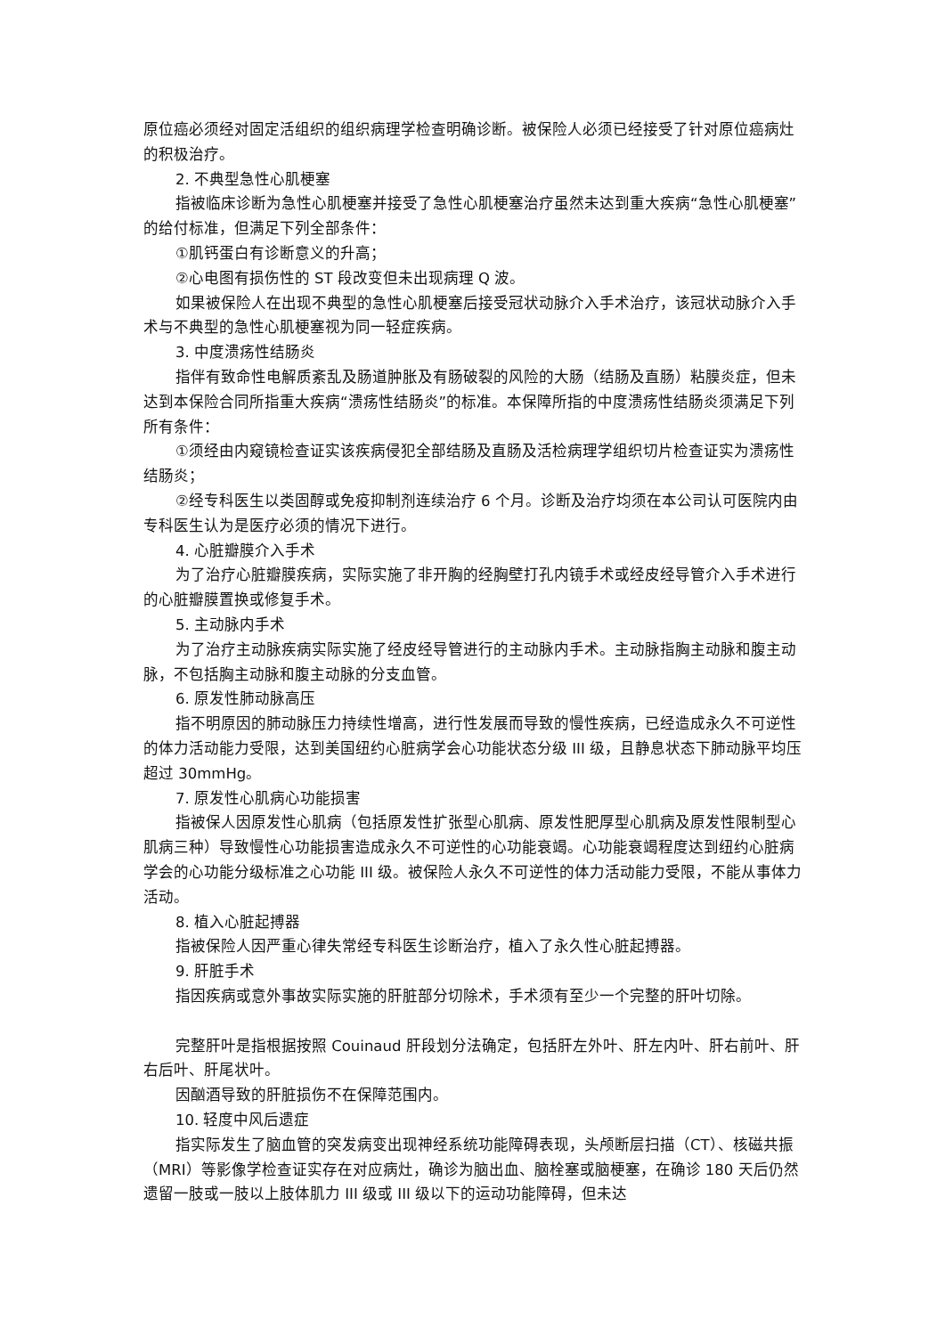原位癌必须经对固定活组织的组织病理学检查明确诊断。被保险人必须已经接受了针对原位癌病灶的积极治疗。
2. 不典型急性心肌梗塞
指被临床诊断为急性心肌梗塞并接受了急性心肌梗塞治疗虽然未达到重大疾病“急性心肌梗塞”的给付标准，但满足下列全部条件：
①肌钙蛋白有诊断意义的升高；
②心电图有损伤性的 ST 段改变但未出现病理 Q 波。
如果被保险人在出现不典型的急性心肌梗塞后接受冠状动脉介入手术治疗，该冠状动脉介入手术与不典型的急性心肌梗塞视为同一轻症疾病。
3. 中度溃疡性结肠炎
指伴有致命性电解质紊乱及肠道肿胀及有肠破裂的风险的大肠（结肠及直肠）粘膜炎症，但未达到本保险合同所指重大疾病“溃疡性结肠炎”的标准。本保障所指的中度溃疡性结肠炎须满足下列所有条件：
①须经由内窥镜检查证实该疾病侵犯全部结肠及直肠及活检病理学组织切片检查证实为溃疡性结肠炎；
②经专科医生以类固醇或免疫抑制剂连续治疗 6 个月。诊断及治疗均须在本公司认可医院内由专科医生认为是医疗必须的情况下进行。
4. 心脏瓣膜介入手术
为了治疗心脏瓣膜疾病，实际实施了非开胸的经胸壁打孔内镜手术或经皮经导管介入手术进行的心脏瓣膜置换或修复手术。
5. 主动脉内手术
为了治疗主动脉疾病实际实施了经皮经导管进行的主动脉内手术。主动脉指胸主动脉和腹主动脉，不包括胸主动脉和腹主动脉的分支血管。
6. 原发性肺动脉高压
指不明原因的肺动脉压力持续性增高，进行性发展而导致的慢性疾病，已经造成永久不可逆性的体力活动能力受限，达到美国纽约心脏病学会心功能状态分级 III 级，且静息状态下肺动脉平均压超过 30mmHg。
7. 原发性心肌病心功能损害
指被保人因原发性心肌病（包括原发性扩张型心肌病、原发性肥厚型心肌病及原发性限制型心肌病三种）导致慢性心功能损害造成永久不可逆性的心功能衰竭。心功能衰竭程度达到纽约心脏病学会的心功能分级标准之心功能 III 级。被保险人永久不可逆性的体力活动能力受限，不能从事体力活动。
8. 植入心脏起搏器
指被保险人因严重心律失常经专科医生诊断治疗，植入了永久性心脏起搏器。
9. 肝脏手术
指因疾病或意外事故实际实施的肝脏部分切除术，手术须有至少一个完整的肝叶切除。
完整肝叶是指根据按照 Couinaud 肝段划分法确定，包括肝左外叶、肝左内叶、肝右前叶、肝右后叶、肝尾状叶。
因酗酒导致的肝脏损伤不在保障范围内。
10. 轻度中风后遗症
指实际发生了脑血管的突发病变出现神经系统功能障碍表现，头颅断层扫描（CT）、核磁共振（MRI）等影像学检查证实存在对应病灶，确诊为脑出血、脑栓塞或脑梗塞，在确诊 180 天后仍然遗留一肢或一肢以上肢体肌力 III 级或 III 级以下的运动功能障碍，但未达